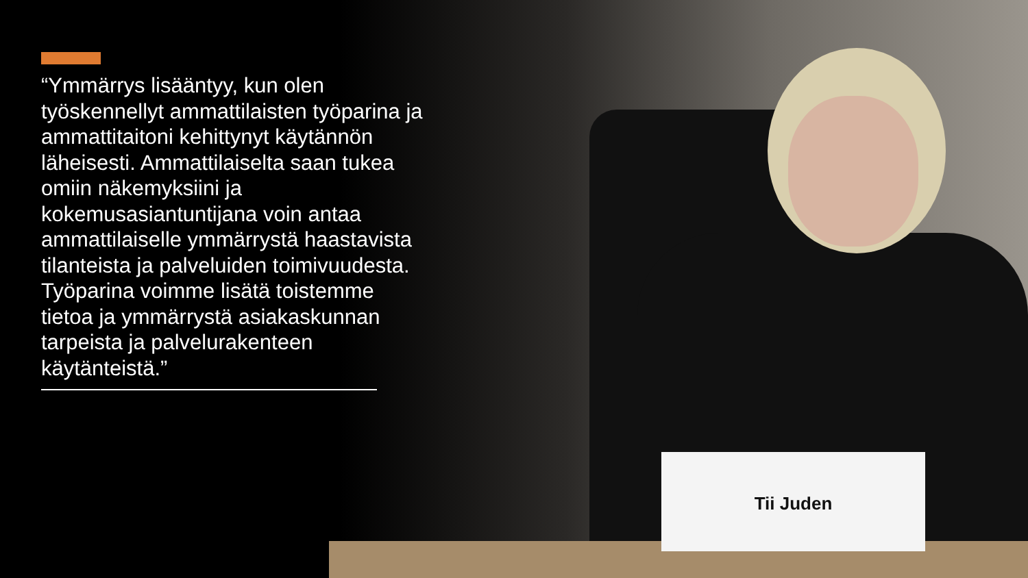Tii Juden
“Ymmärrys lisääntyy, kun olen työskennellyt ammattilaisten työparina ja ammattitaitoni kehittynyt käytännön läheisesti. Ammattilaiselta saan tukea omiin näkemyksiini ja kokemusasiantuntijana voin antaa ammattilaiselle ymmärrystä haastavista tilanteista ja palveluiden toimivuudesta. Työparina voimme lisätä toistemme tietoa ja ymmärrystä asiakaskunnan tarpeista ja palvelurakenteen käytänteistä.”